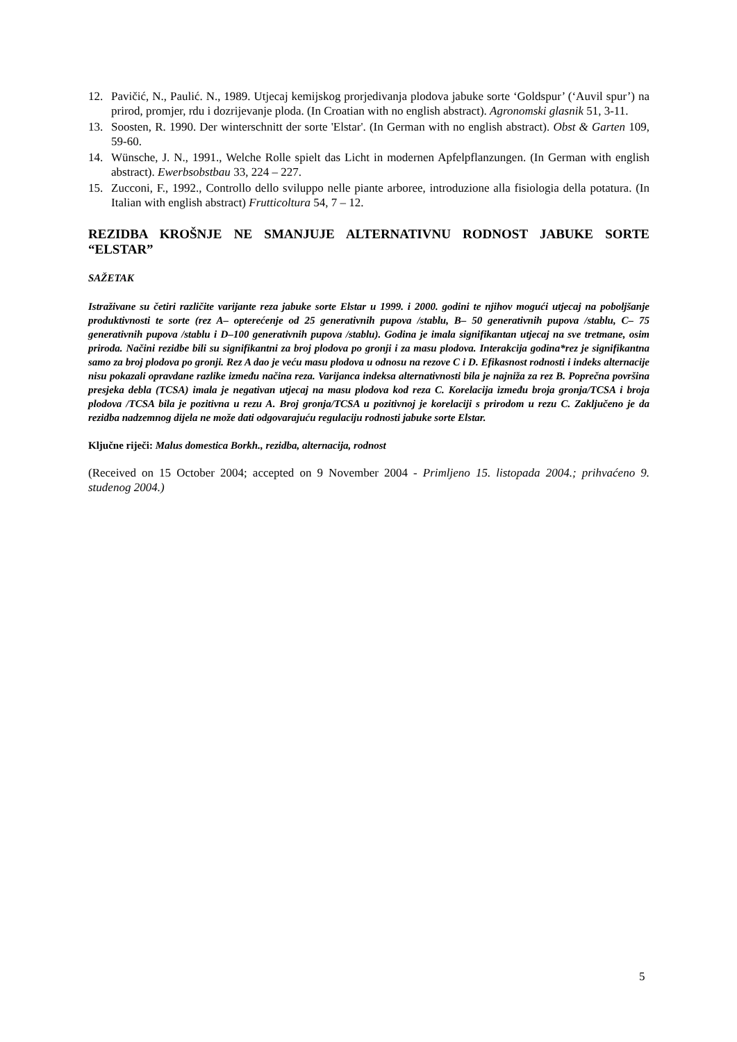12. Pavičić, N., Paulić. N., 1989. Utjecaj kemijskog prorjedivanja plodova jabuke sorte ‘Goldspur’ (‘Auvil spur’) na prirod, promjer, rdu i dozrijevanje ploda. (In Croatian with no english abstract). Agronomski glasnik 51, 3-11.
13. Soosten, R. 1990. Der winterschnitt der sorte 'Elstar'. (In German with no english abstract). Obst & Garten 109, 59-60.
14. Wünsche, J. N., 1991., Welche Rolle spielt das Licht in modernen Apfelpflanzungen. (In German with english abstract). Ewerbsobstbau 33, 224 – 227.
15. Zucconi, F., 1992., Controllo dello sviluppo nelle piante arboree, introduzione alla fisiologia della potatura. (In Italian with english abstract) Frutticoltura 54, 7 – 12.
REZIDBA KROŠNJE NE SMANJUJE ALTERNATIVNU RODNOST JABUKE SORTE “ELSTAR”
SAŽETAK
Istraživane su četiri različite varijante reza jabuke sorte Elstar u 1999. i 2000. godini te njihov mogući utjecaj na poboljšanje produktivnosti te sorte (rez A– opterećenje od 25 generativnih pupova /stablu, B– 50 generativnih pupova /stablu, C– 75 generativnih pupova /stablu i D–100 generativnih pupova /stablu). Godina je imala signifikantan utjecaj na sve tretmane, osim priroda. Načini rezidbe bili su signifikantni za broj plodova po gronji i za masu plodova. Interakcija godina*rez je signifikantna samo za broj plodova po gronji. Rez A dao je veću masu plodova u odnosu na rezove C i D. Efikasnost rodnosti i indeks alternacije nisu pokazali opravdane razlike između načina reza. Varijanca indeksa alternativnosti bila je najniža za rez B. Poprečna površina presjeka debla (TCSA) imala je negativan utjecaj na masu plodova kod reza C. Korelacija između broja gronja/TCSA i broja plodova /TCSA bila je pozitivna u rezu A. Broj gronja/TCSA u pozitivnoj je korelaciji s prirodom u rezu C. Zaključeno je da rezidba nadzemnog dijela ne može dati odgovarajuću regulaciju rodnosti jabuke sorte Elstar.
Ključne riječi: Malus domestica Borkh., rezidba, alternacija, rodnost
(Received on 15 October 2004; accepted on 9 November 2004 - Primljeno 15. listopada 2004.; prihvaćeno 9. studenog 2004.)
5